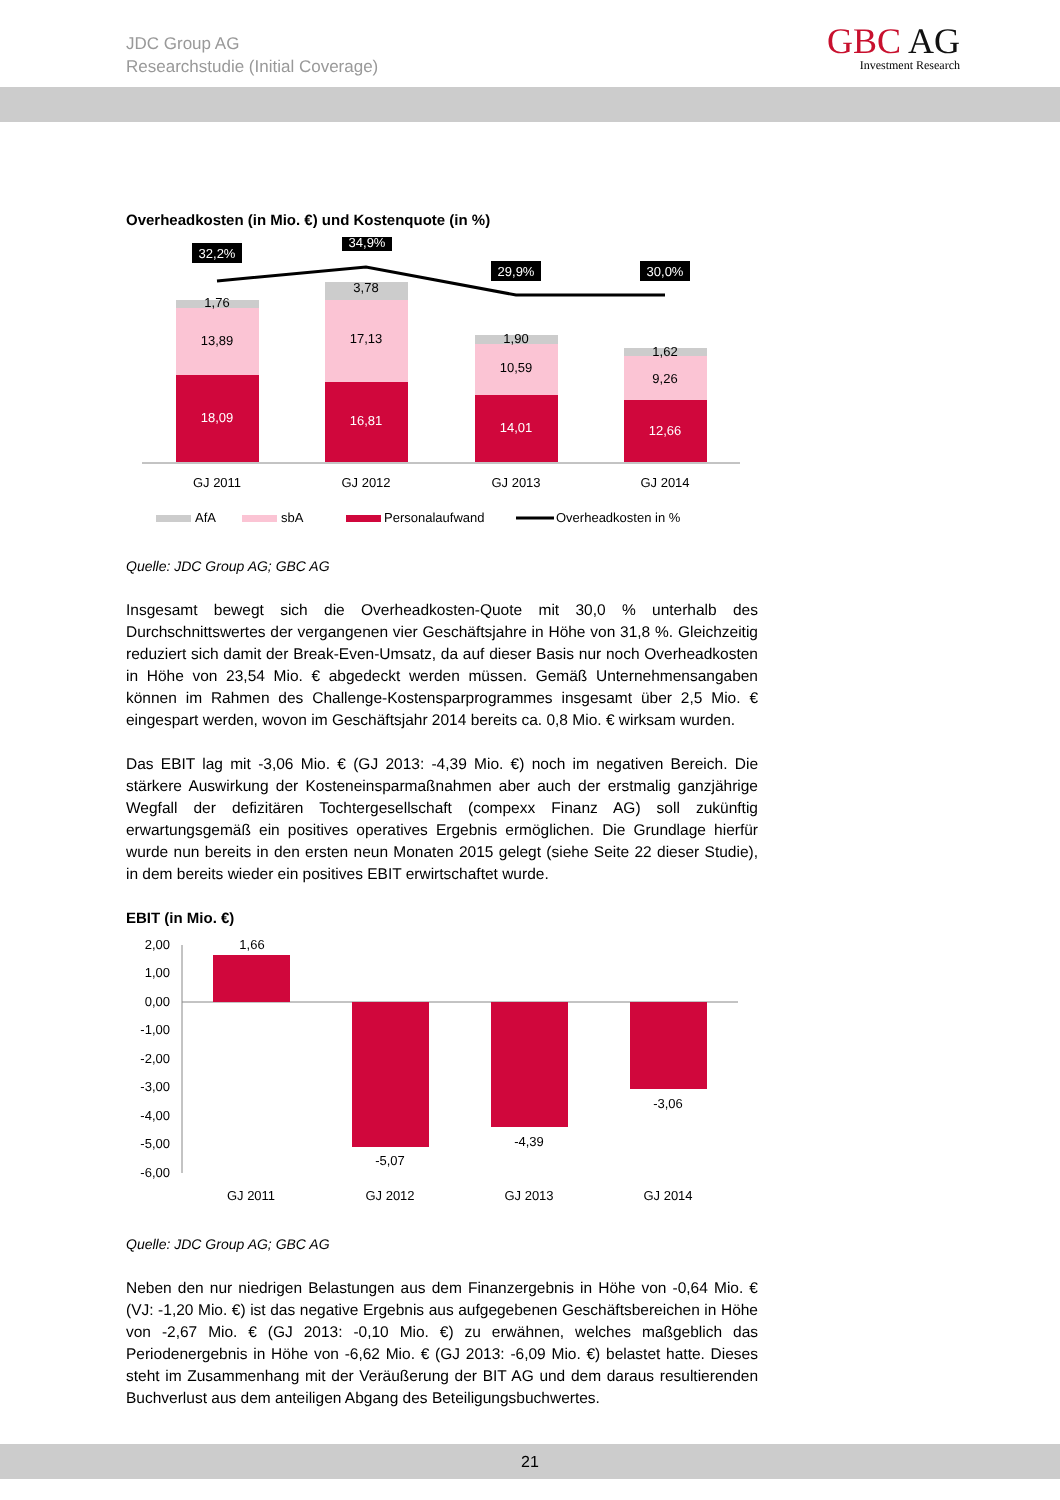JDC Group AG
Researchstudie (Initial Coverage)
GBC AG
Investment Research
Overheadkosten (in Mio. €) und Kostenquote (in %)
32,2%
34,9%
29,9%
30,0%
1,76
13,89
3,78
17,13
1,90
10,59
1,62
9,26
18,09
16,81
14,01
12,66
GJ 2011
GJ 2012
GJ 2013
GJ 2014
AfA
sbA
Personalaufwand
Overheadkosten in %
Quelle: JDC Group AG; GBC AG
Insgesamt bewegt sich die Overheadkosten-Quote mit 30,0 % unterhalb des Durchschnittswertes der vergangenen vier Geschäftsjahre in Höhe von 31,8 %. Gleichzeitig reduziert sich damit der Break-Even-Umsatz, da auf dieser Basis nur noch Overheadkosten in Höhe von 23,54 Mio. € abgedeckt werden müssen. Gemäß Unternehmensangaben können im Rahmen des Challenge-Kostensparprogrammes insgesamt über 2,5 Mio. € eingespart werden, wovon im Geschäftsjahr 2014 bereits ca. 0,8 Mio. € wirksam wurden.
Das EBIT lag mit -3,06 Mio. € (GJ 2013: -4,39 Mio. €) noch im negativen Bereich. Die stärkere Auswirkung der Kosteneinsparmaßnahmen aber auch der erstmalig ganzjährige Wegfall der defizitären Tochtergesellschaft (compexx Finanz AG) soll zukünftig erwartungsgemäß ein positives operatives Ergebnis ermöglichen. Die Grundlage hierfür wurde nun bereits in den ersten neun Monaten 2015 gelegt (siehe Seite 22 dieser Studie), in dem bereits wieder ein positives EBIT erwirtschaftet wurde.
EBIT (in Mio. €)
2,00
1,00
0,00
-1,00
-2,00
-3,00
-4,00
-5,00
-6,00
1,66
-5,07
-4,39
-3,06
GJ 2011
GJ 2012
GJ 2013
GJ 2014
Quelle: JDC Group AG; GBC AG
Neben den nur niedrigen Belastungen aus dem Finanzergebnis in Höhe von -0,64 Mio. € (VJ: -1,20 Mio. €) ist das negative Ergebnis aus aufgegebenen Geschäftsbereichen in Höhe von -2,67 Mio. € (GJ 2013: -0,10 Mio. €) zu erwähnen, welches maßgeblich das Periodenergebnis in Höhe von -6,62 Mio. € (GJ 2013: -6,09 Mio. €) belastet hatte. Dieses steht im Zusammenhang mit der Veräußerung der BIT AG und dem daraus resultierenden Buchverlust aus dem anteiligen Abgang des Beteiligungsbuchwertes.
21